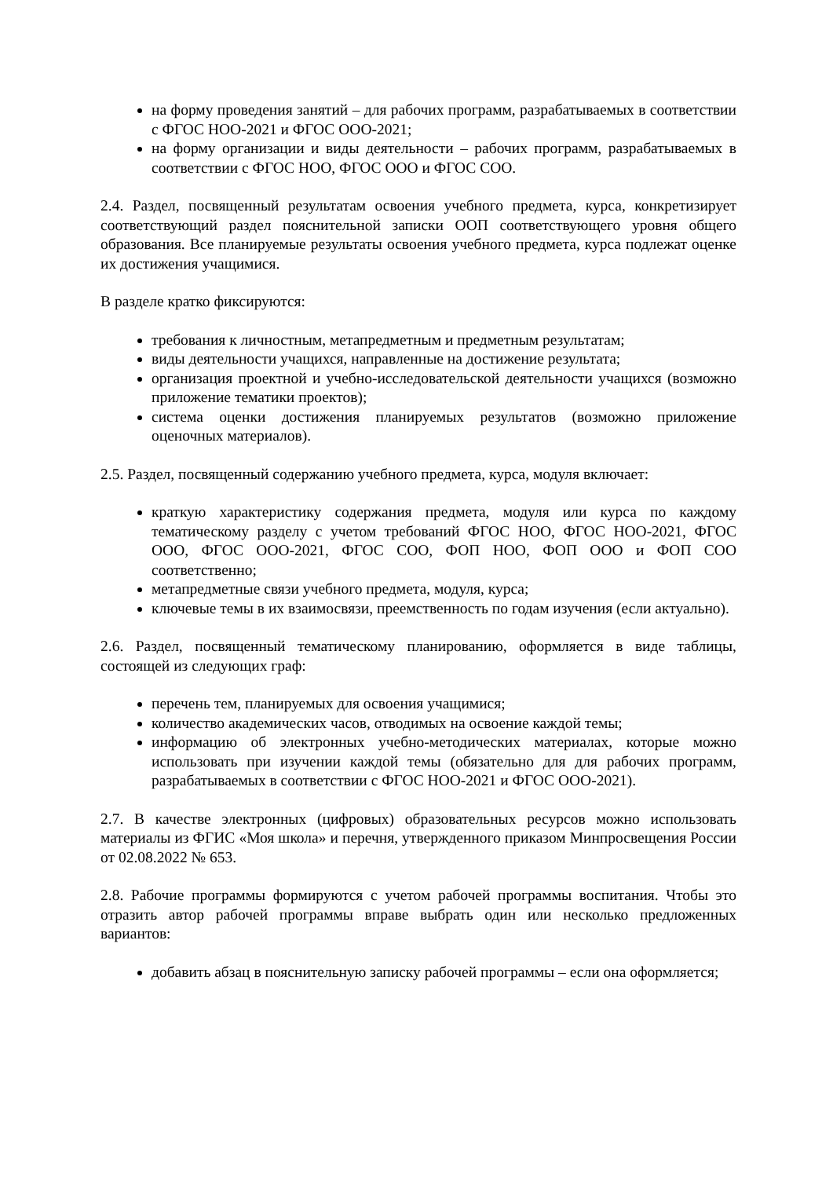на форму проведения занятий – для рабочих программ, разрабатываемых в соответствии с ФГОС НОО-2021 и ФГОС ООО-2021;
на форму организации и виды деятельности – рабочих программ, разрабатываемых в соответствии с ФГОС НОО, ФГОС ООО и ФГОС СОО.
2.4. Раздел, посвященный результатам освоения учебного предмета, курса, конкретизирует соответствующий раздел пояснительной записки ООП соответствующего уровня общего образования. Все планируемые результаты освоения учебного предмета, курса подлежат оценке их достижения учащимися.
В разделе кратко фиксируются:
требования к личностным, метапредметным и предметным результатам;
виды деятельности учащихся, направленные на достижение результата;
организация проектной и учебно-исследовательской деятельности учащихся (возможно приложение тематики проектов);
система оценки достижения планируемых результатов (возможно приложение оценочных материалов).
2.5. Раздел, посвященный содержанию учебного предмета, курса, модуля включает:
краткую характеристику содержания предмета, модуля или курса по каждому тематическому разделу с учетом требований ФГОС НОО, ФГОС НОО-2021, ФГОС ООО, ФГОС ООО-2021, ФГОС СОО, ФОП НОО, ФОП ООО и ФОП СОО соответственно;
метапредметные связи учебного предмета, модуля, курса;
ключевые темы в их взаимосвязи, преемственность по годам изучения (если актуально).
2.6. Раздел, посвященный тематическому планированию, оформляется в виде таблицы, состоящей из следующих граф:
перечень тем, планируемых для освоения учащимися;
количество академических часов, отводимых на освоение каждой темы;
информацию об электронных учебно-методических материалах, которые можно использовать при изучении каждой темы (обязательно для для рабочих программ, разрабатываемых в соответствии с ФГОС НОО-2021 и ФГОС ООО-2021).
2.7. В качестве электронных (цифровых) образовательных ресурсов можно использовать материалы из ФГИС «Моя школа» и перечня, утвержденного приказом Минпросвещения России от 02.08.2022 № 653.
2.8. Рабочие программы формируются с учетом рабочей программы воспитания. Чтобы это отразить автор рабочей программы вправе выбрать один или несколько предложенных вариантов:
добавить абзац в пояснительную записку рабочей программы – если она оформляется;